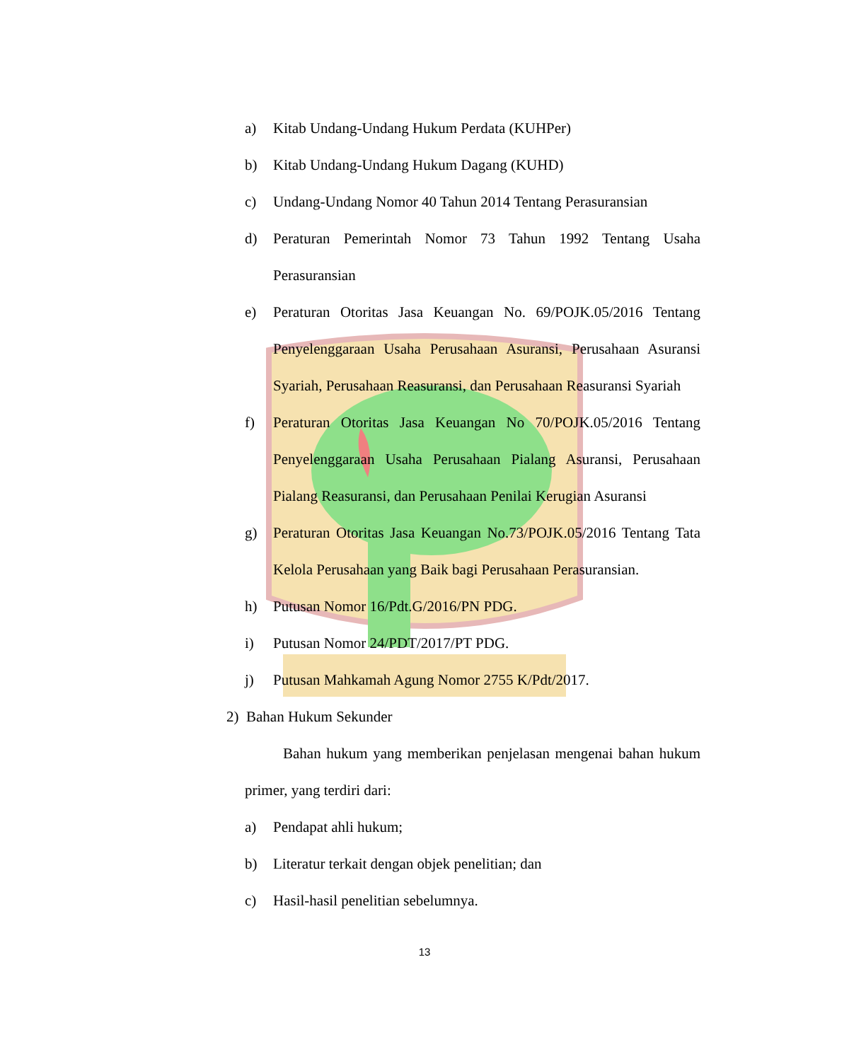a) Kitab Undang-Undang Hukum Perdata (KUHPer)
b) Kitab Undang-Undang Hukum Dagang (KUHD)
c) Undang-Undang Nomor 40 Tahun 2014 Tentang Perasuransian
d) Peraturan Pemerintah Nomor 73 Tahun 1992 Tentang Usaha Perasuransian
e) Peraturan Otoritas Jasa Keuangan No. 69/POJK.05/2016 Tentang Penyelenggaraan Usaha Perusahaan Asuransi, Perusahaan Asuransi Syariah, Perusahaan Reasuransi, dan Perusahaan Reasuransi Syariah
f) Peraturan Otoritas Jasa Keuangan No 70/POJK.05/2016 Tentang Penyelenggaraan Usaha Perusahaan Pialang Asuransi, Perusahaan Pialang Reasuransi, dan Perusahaan Penilai Kerugian Asuransi
g) Peraturan Otoritas Jasa Keuangan No.73/POJK.05/2016 Tentang Tata Kelola Perusahaan yang Baik bagi Perusahaan Perasuransian.
h) Putusan Nomor 16/Pdt.G/2016/PN PDG.
i) Putusan Nomor 24/PDT/2017/PT PDG.
j) Putusan Mahkamah Agung Nomor 2755 K/Pdt/2017.
2) Bahan Hukum Sekunder
Bahan hukum yang memberikan penjelasan mengenai bahan hukum primer, yang terdiri dari:
a) Pendapat ahli hukum;
b) Literatur terkait dengan objek penelitian; dan
c) Hasil-hasil penelitian sebelumnya.
13